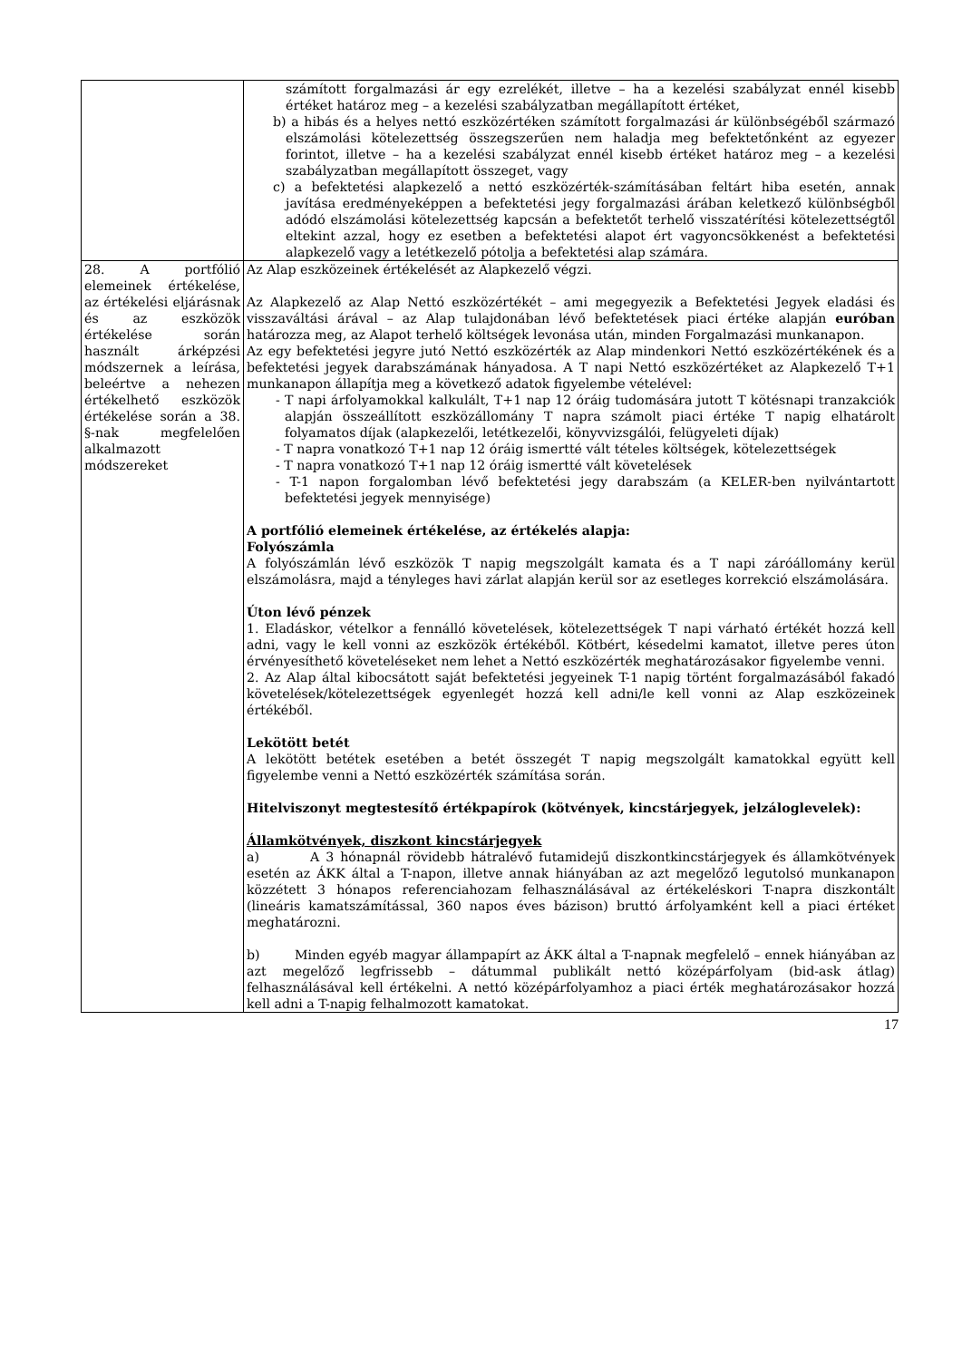| | számított forgalmazási ár egy ezrelékét, illetve – ha a kezelési szabályzat ennél kisebb értéket határoz meg – a kezelési szabályzatban megállapított értéket, b) a hibás és a helyes nettó eszközértéken számított forgalmazási ár különbségéből származó elszámolási kötelezettség összegszerűen nem haladja meg befektetőnként az egyezer forintot, illetve – ha a kezelési szabályzat ennél kisebb értéket határoz meg – a kezelési szabályzatban megállapított összeget, vagy c) a befektetési alapkezelő a nettó eszközérték-számításában feltárt hiba esetén, annak javítása eredményeképpen a befektetési jegy forgalmazási árában keletkező különbségből adódó elszámolási kötelezettség kapcsán a befektetőt terhelő visszatérítési kötelezettségtől eltekint azzal, hogy ez esetben a befektetési alapot ért vagyoncsökkenést a befektetési alapkezelő vagy a letétkezelő pótolja a befektetési alap számára. |
| 28. A portfólió elemeinek értékelése, az értékelési eljárásnak és az eszközök értékelése során használt árképzési módszernek a leírása, beleértve a nehezen értékelhető eszközök értékelése során a 38. §-nak megfelelően alkalmazott módszereket | Az Alap eszközeinek értékelését az Alapkezelő végzi. Az Alapkezelő az Alap Nettó eszközértékét – ami megegyezik a Befektetési Jegyek eladási és visszaváltási árával – az Alap tulajdonában lévő befektetések piaci értéke alapján euróban határozza meg, az Alapot terhelő költségek levonása után, minden Forgalmazási munkanapon. Az egy befektetési jegyre jutó Nettó eszközérték az Alap mindenkori Nettó eszközértékének és a befektetési jegyek darabszámának hányadosa. A T napi Nettó eszközértéket az Alapkezelő T+1 munkanapon állapítja meg a következő adatok figyelembe vételével: - T napi árfolyamokkal kalkulált, T+1 nap 12 óráig tudomására jutott T kötésnapi tranzakciók alapján összeállított eszközállomány T napra számolt piaci értéke T napig elhatárolt folyamatos díjak (alapkezelői, letétkezelői, könyvvizsgálói, felügyeleti díjak) - T napra vonatkozó T+1 nap 12 óráig ismertté vált tételes költségek, kötelezettségek - T napra vonatkozó T+1 nap 12 óráig ismertté vált követelések - T-1 napon forgalomban lévő befektetési jegy darabszám (a KELER-ben nyilvántartott befektetési jegyek mennyisége) A portfólió elemeinek értékelése, az értékelés alapja: Folyószámla A folyószámlán lévő eszközök T napig megszolgált kamata és a T napi záróállomány kerül elszámolásra, majd a tényleges havi zárlat alapján kerül sor az esetleges korrekció elszámolására. Úton lévő pénzek 1. Eladáskor, vételkor a fennálló követelések, kötelezettségek T napi várható értékét hozzá kell adni, vagy le kell vonni az eszközök értékéből. Kötbért, késedelmi kamatot, illetve peres úton érvényesíthető követeléseket nem lehet a Nettó eszközérték meghatározásakor figyelembe venni. 2. Az Alap által kibocsátott saját befektetési jegyeinek T-1 napig történt forgalmazásából fakadó követelések/kötelezettségek egyenlegét hozzá kell adni/le kell vonni az Alap eszközeinek értékéből. Lekötött betét A lekötött betétek esetében a betét összegét T napig megszolgált kamatokkal együtt kell figyelembe venni a Nettó eszközérték számítása során. Hitelviszonyt megtestesítő értékpapírok (kötvények, kincstárjegyek, jelzáloglevelek): Államkötvények, diszkont kincstárjegyek a) A 3 hónapnál rövidebb hátralévő futamidejű diszkontkincstárjegyek és államkötvények esetén az ÁKK által a T-napon, illetve annak hiányában az azt megelőző legutolsó munkanapon közzétett 3 hónapos referenciahozam felhasználásával az értékeléskori T-napra diszkontált (lineáris kamatszámítással, 360 napos éves bázison) bruttó árfolyamként kell a piaci értéket meghatározni. b) Minden egyéb magyar állampapírt az ÁKK által a T-napnak megfelelő – ennek hiányában az azt megelőző legfrissebb – dátummal publikált nettó középárfolyam (bid-ask átlag) felhasználásával kell értékelni. A nettó középárfolyamhoz a piaci érték meghatározásakor hozzá kell adni a T-napig felhalmozott kamatokat. |
17